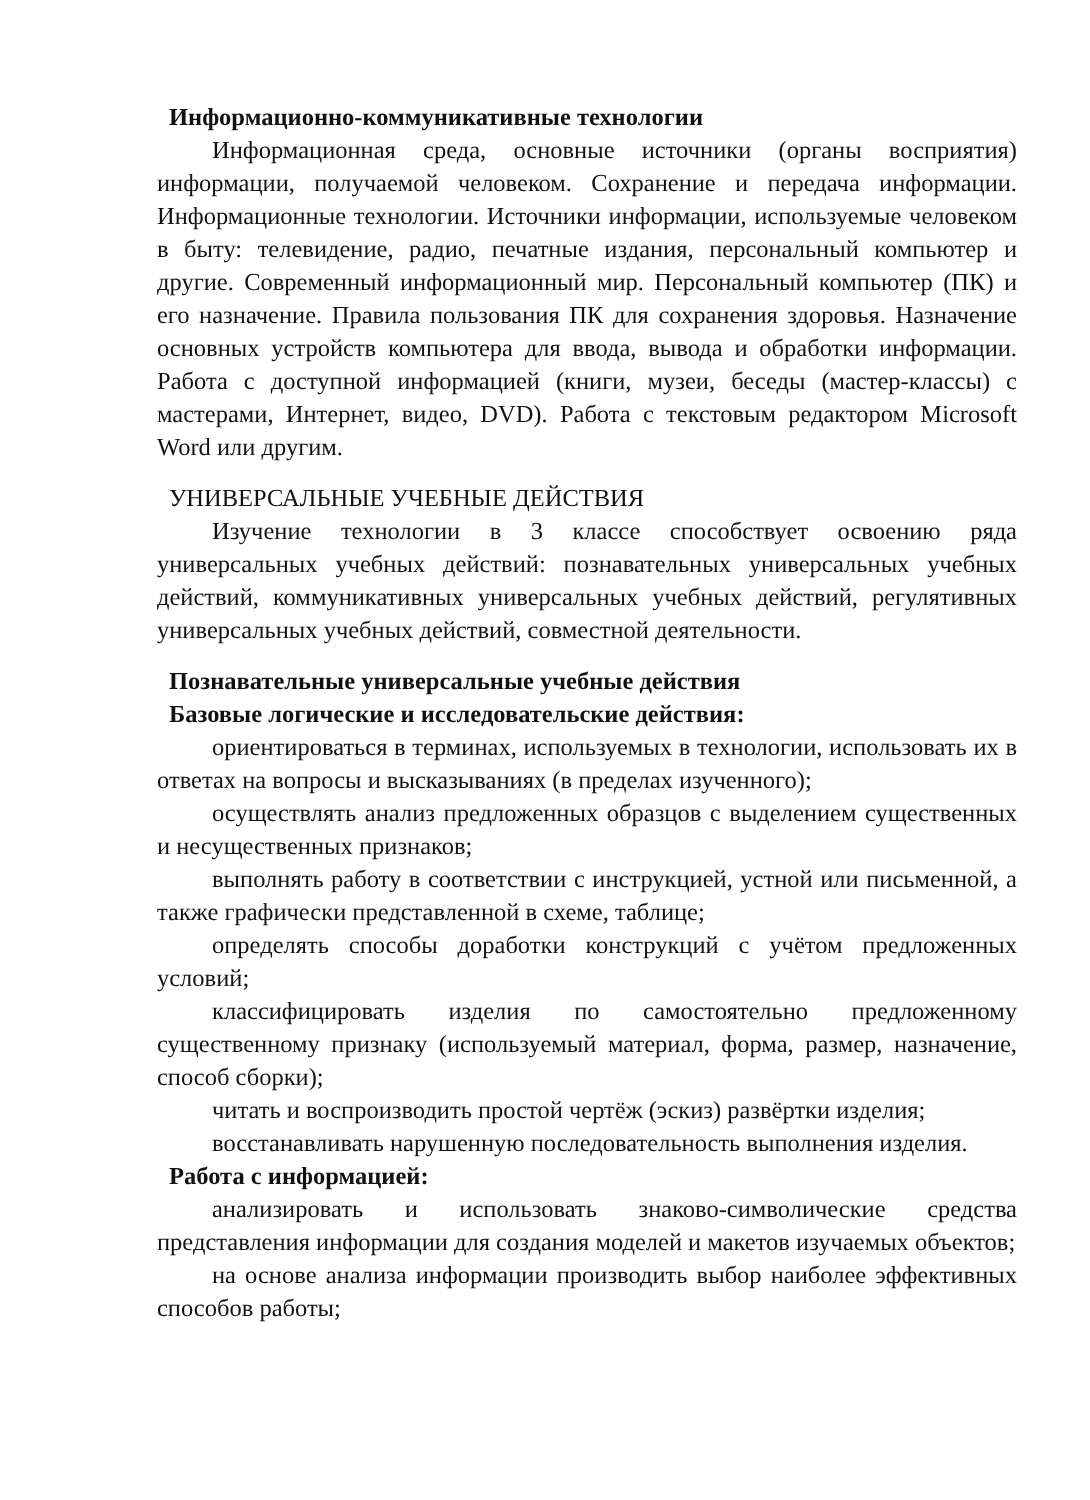Информационно-коммуникативные технологии
Информационная среда, основные источники (органы восприятия) информации, получаемой человеком. Сохранение и передача информации. Информационные технологии. Источники информации, используемые человеком в быту: телевидение, радио, печатные издания, персональный компьютер и другие. Современный информационный мир. Персональный компьютер (ПК) и его назначение. Правила пользования ПК для сохранения здоровья. Назначение основных устройств компьютера для ввода, вывода и обработки информации. Работа с доступной информацией (книги, музеи, беседы (мастер-классы) с мастерами, Интернет, видео, DVD). Работа с текстовым редактором Microsoft Word или другим.
УНИВЕРСАЛЬНЫЕ УЧЕБНЫЕ ДЕЙСТВИЯ
Изучение технологии в 3 классе способствует освоению ряда универсальных учебных действий: познавательных универсальных учебных действий, коммуникативных универсальных учебных действий, регулятивных универсальных учебных действий, совместной деятельности.
Познавательные универсальные учебные действия
Базовые логические и исследовательские действия:
ориентироваться в терминах, используемых в технологии, использовать их в ответах на вопросы и высказываниях (в пределах изученного);
осуществлять анализ предложенных образцов с выделением существенных и несущественных признаков;
выполнять работу в соответствии с инструкцией, устной или письменной, а также графически представленной в схеме, таблице;
определять способы доработки конструкций с учётом предложенных условий;
классифицировать изделия по самостоятельно предложенному существенному признаку (используемый материал, форма, размер, назначение, способ сборки);
читать и воспроизводить простой чертёж (эскиз) развёртки изделия;
восстанавливать нарушенную последовательность выполнения изделия.
Работа с информацией:
анализировать и использовать знаково-символические средства представления информации для создания моделей и макетов изучаемых объектов;
на основе анализа информации производить выбор наиболее эффективных способов работы;